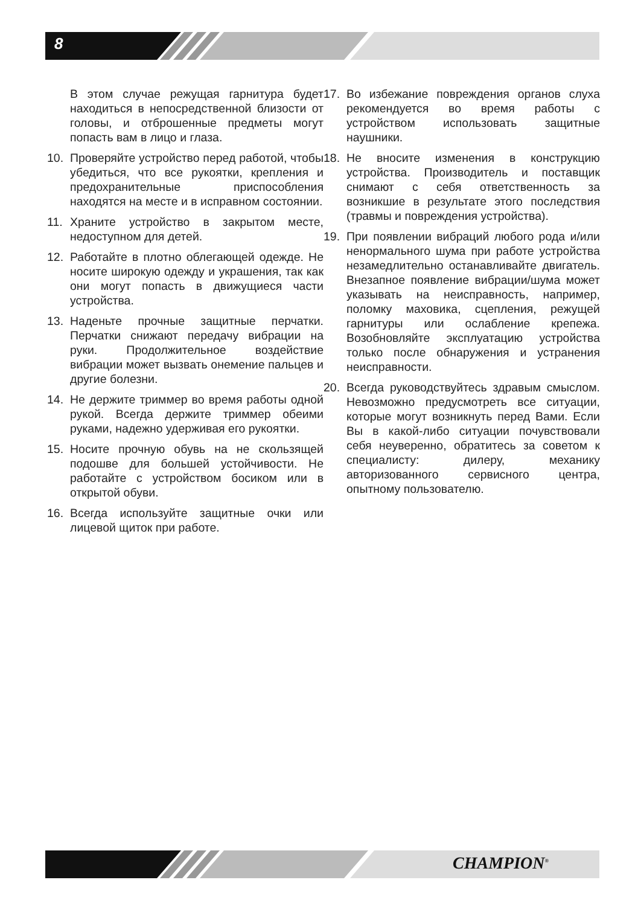8
В этом случае режущая гарнитура будет находиться в непосредственной близости от головы, и отброшенные предметы могут попасть вам в лицо и глаза.
10. Проверяйте устройство перед работой, чтобы убедиться, что все рукоятки, крепления и предохранительные приспособления находятся на месте и в исправном состоянии.
11. Храните устройство в закрытом месте, недоступном для детей.
12. Работайте в плотно облегающей одежде. Не носите широкую одежду и украшения, так как они могут попасть в движущиеся части устройства.
13. Наденьте прочные защитные перчатки. Перчатки снижают передачу вибрации на руки. Продолжительное воздействие вибрации может вызвать онемение пальцев и другие болезни.
14. Не держите триммер во время работы одной рукой. Всегда держите триммер обеими руками, надежно удерживая его рукоятки.
15. Носите прочную обувь на не скользящей подошве для большей устойчивости. Не работайте с устройством босиком или в открытой обуви.
16. Всегда используйте защитные очки или лицевой щиток при работе.
17. Во избежание повреждения органов слуха рекомендуется во время работы с устройством использовать защитные наушники.
18. Не вносите изменения в конструкцию устройства. Производитель и поставщик снимают с себя ответственность за возникшие в результате этого последствия (травмы и повреждения устройства).
19. При появлении вибраций любого рода и/или ненормального шума при работе устройства незамедлительно останавливайте двигатель. Внезапное появление вибрации/шума может указывать на неисправность, например, поломку маховика, сцепления, режущей гарнитуры или ослабление крепежа. Возобновляйте эксплуатацию устройства только после обнаружения и устранения неисправности.
20. Всегда руководствуйтесь здравым смыслом. Невозможно предусмотреть все ситуации, которые могут возникнуть перед Вами. Если Вы в какой-либо ситуации почувствовали себя неуверенно, обратитесь за советом к специалисту: дилеру, механику авторизованного сервисного центра, опытному пользователю.
CHAMPION<sup>®</sup>